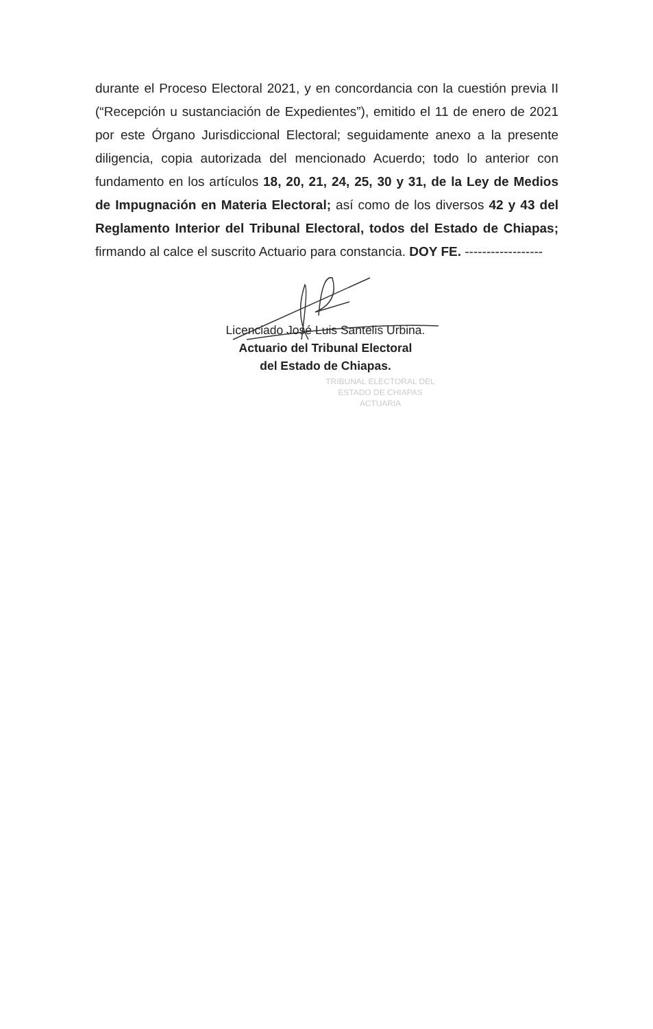durante el Proceso Electoral 2021, y en concordancia con la cuestión previa II (“Recepción u sustanciación de Expedientes”), emitido el 11 de enero de 2021 por este Órgano Jurisdiccional Electoral; seguidamente anexo a la presente diligencia, copia autorizada del mencionado Acuerdo; todo lo anterior con fundamento en los artículos 18, 20, 21, 24, 25, 30 y 31, de la Ley de Medios de Impugnación en Materia Electoral; así como de los diversos 42 y 43 del Reglamento Interior del Tribunal Electoral, todos del Estado de Chiapas; firmando al calce el suscrito Actuario para constancia. DOY FE. ------------------
Licenciado José Luis Santelis Urbina.
Actuario del Tribunal Electoral
del Estado de Chiapas.
TRIBUNAL ELECTORAL DEL
ESTADO DE CHIAPAS
ACTUARIA